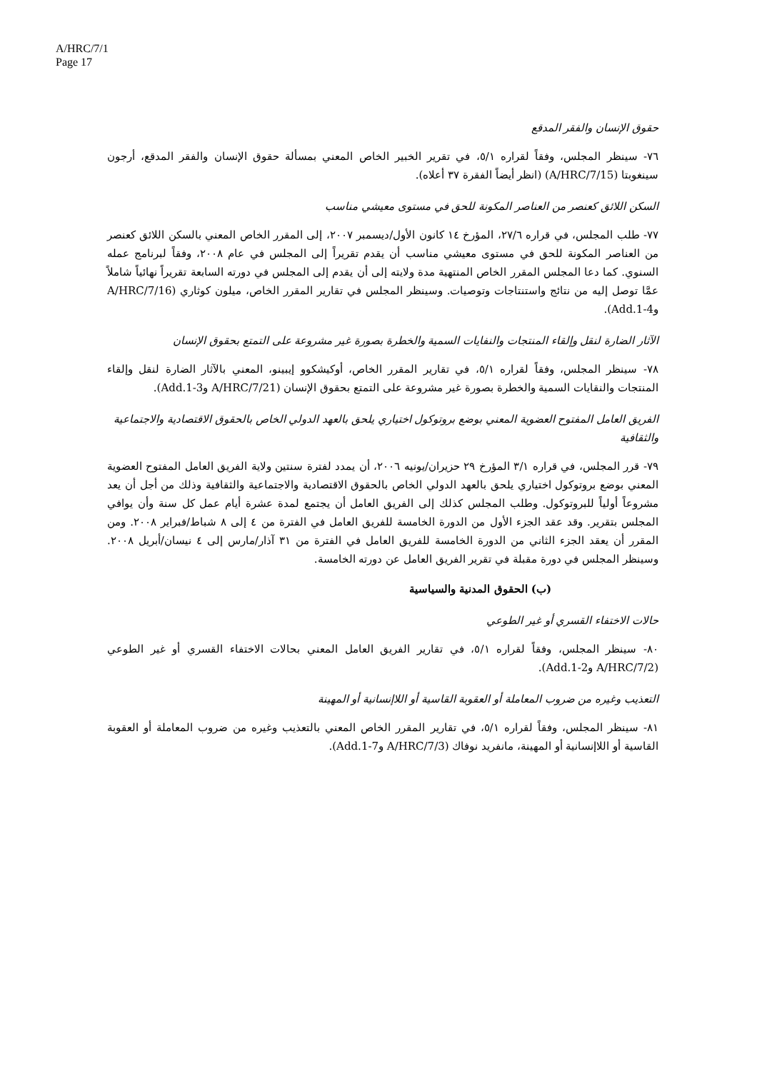A/HRC/7/1
Page 17
حقوق الإنسان والفقر المدقع
٧٦- سينظر المجلس، وفقاً لقراره ٥/١، في تقرير الخبير الخاص المعني بمسألة حقوق الإنسان والفقر المدقع، أرجون سينغوبتا (A/HRC/7/15) (انظر أيضاً الفقرة ٣٧ أعلاه).
السكن اللائق كعنصر من العناصر المكونة للحق في مستوى معيشي مناسب
٧٧- طلب المجلس، في قراره ٢٧/٦، المؤرخ ١٤ كانون الأول/ديسمبر ٢٠٠٧، إلى المقرر الخاص المعني بالسكن اللائق كعنصر من العناصر المكونة للحق في مستوى معيشي مناسب أن يقدم تقريراً إلى المجلس في عام ٢٠٠٨، وفقاً لبرنامج عمله السنوي. كما دعا المجلس المقرر الخاص المنتهية مدة ولايته إلى أن يقدم إلى المجلس في دورته السابعة تقريراً نهائياً شاملاً عمَّا توصل إليه من نتائج واستنتاجات وتوصيات. وسينظر المجلس في تقارير المقرر الخاص، ميلون كوثاري (A/HRC/7/16 وAdd.1-4).
الآثار الضارة لنقل وإلقاء المنتجات والنفايات السمية والخطرة بصورة غير مشروعة على التمتع بحقوق الإنسان
٧٨- سينظر المجلس، وفقاً لقراره ٥/١، في تقارير المقرر الخاص، أوكيشكوو إيبينو، المعني بالآثار الضارة لنقل وإلقاء المنتجات والنقايات السمية والخطرة بصورة غير مشروعة على التمتع بحقوق الإنسان (A/HRC/7/21 وAdd.1-3).
الفريق العامل المفتوح العضوية المعني بوضع بروتوكول اختياري يلحق بالعهد الدولي الخاص بالحقوق الاقتصادية والاجتماعية والثقافية
٧٩- قرر المجلس، في قراره ٣/١ المؤرخ ٢٩ حزيران/يونيه ٢٠٠٦، أن يمدد لفترة سنتين ولاية الفريق العامل المفتوح العضوية المعني بوضع بروتوكول اختياري يلحق بالعهد الدولي الخاص بالحقوق الاقتصادية والاجتماعية والثقافية وذلك من أجل أن يعد مشروعاً أولياً للبروتوكول. وطلب المجلس كذلك إلى الفريق العامل أن يجتمع لمدة عشرة أيام عمل كل سنة وأن يوافي المجلس بتقرير. وقد عقد الجزء الأول من الدورة الخامسة للفريق العامل في الفترة من ٤ إلى ٨ شباط/فبراير ٢٠٠٨. ومن المقرر أن يعقد الجزء الثاني من الدورة الخامسة للفريق العامل في الفترة من ٣١ آذار/مارس إلى ٤ نيسان/أبريل ٢٠٠٨. وسينظر المجلس في دورة مقبلة في تقرير الفريق العامل عن دورته الخامسة.
(ب) الحقوق المدنية والسياسية
حالات الاختفاء القسري أو غير الطوعي
٨٠- سينظر المجلس، وفقاً لقراره ٥/١، في تقارير الفريق العامل المعني بحالات الاختفاء القسري أو غير الطوعي (A/HRC/7/2 وAdd.1-2).
التعذيب وغيره من ضروب المعاملة أو العقوبة القاسية أو اللاإنسانية أو المهينة
٨١- سينظر المجلس، وفقاً لقراره ٥/١، في تقارير المقرر الخاص المعني بالتعذيب وغيره من ضروب المعاملة أو العقوبة القاسية أو اللاإنسانية أو المهينة، مانفريد نوفاك (A/HRC/7/3 وAdd.1-7).